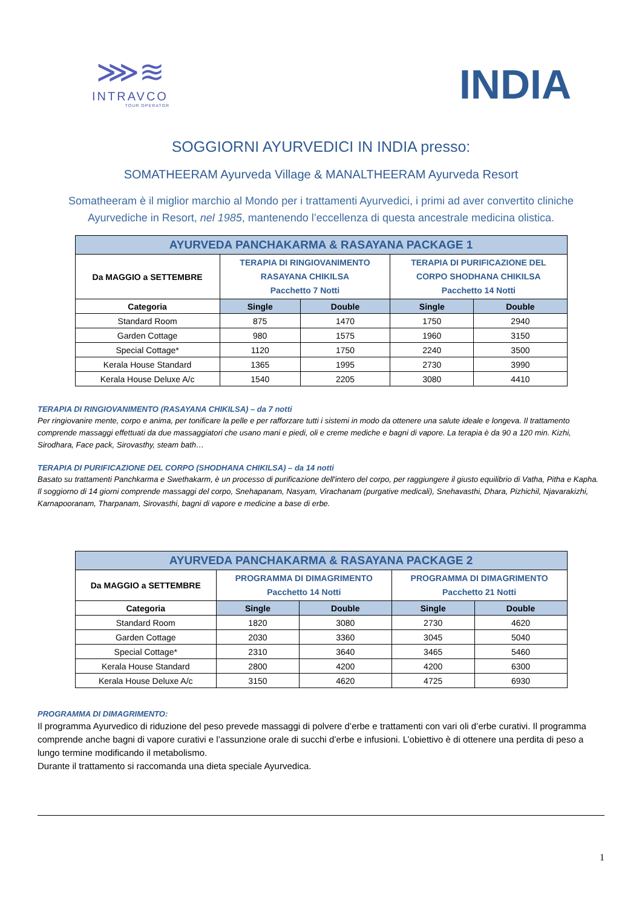⋙≋
INTRAVCO
TOUR OPERATOR
INDIA
SOGGIORNI AYURVEDICI IN INDIA presso:
SOMATHEERAM Ayurveda Village & MANALTHEERAM Ayurveda Resort
Somatheeram è il miglior marchio al Mondo per i trattamenti Ayurvedici, i primi ad aver convertito cliniche Ayurvediche in Resort, nel 1985, mantenendo l’eccellenza di questa ancestrale medicina olistica.
| AYURVEDA PANCHAKARMA & RASAYANA PACKAGE 1 | | | | |
| --- | --- | --- | --- | --- |
| Da MAGGIO a SETTEMBRE | TERAPIA DI RINGIOVANIMENTO RASAYANA CHIKILSA Pacchetto 7 Notti | | TERAPIA DI PURIFICAZIONE DEL CORPO SHODHANA CHIKILSA Pacchetto 14 Notti | |
| Categoria | Single | Double | Single | Double |
| Standard Room | 875 | 1470 | 1750 | 2940 |
| Garden Cottage | 980 | 1575 | 1960 | 3150 |
| Special Cottage* | 1120 | 1750 | 2240 | 3500 |
| Kerala House Standard | 1365 | 1995 | 2730 | 3990 |
| Kerala House Deluxe A/c | 1540 | 2205 | 3080 | 4410 |
TERAPIA DI RINGIOVANIMENTO (RASAYANA CHIKILSA) – da 7 notti
Per ringiovanire mente, corpo e anima, per tonificare la pelle e per rafforzare tutti i sistemi in modo da ottenere una salute ideale e longeva. Il trattamento comprende massaggi effettuati da due massaggiatori che usano mani e piedi, oli e creme mediche e bagni di vapore. La terapia è da 90 a 120 min. Kizhi, Sirodhara, Face pack, Sirovasthy, steam bath…
TERAPIA DI PURIFICAZIONE DEL CORPO (SHODHANA CHIKILSA) – da 14 notti
Basato su trattamenti Panchkarma e Swethakarm, è un processo di purificazione dell'intero del corpo, per raggiungere il giusto equilibrio di Vatha, Pitha e Kapha. Il soggiorno di 14 giorni comprende massaggi del corpo, Snehapanam, Nasyam, Virachanam (purgative medicali), Snehavasthi, Dhara, Pizhichil, Njavarakizhi, Karnapooranam, Tharpanam, Sirovasthi, bagni di vapore e medicine a base di erbe.
| AYURVEDA PANCHAKARMA & RASAYANA PACKAGE 2 | | | | |
| --- | --- | --- | --- | --- |
| Da MAGGIO a SETTEMBRE | PROGRAMMA DI DIMAGRIMENTO Pacchetto 14 Notti | | PROGRAMMA DI DIMAGRIMENTO Pacchetto 21 Notti | |
| Categoria | Single | Double | Single | Double |
| Standard Room | 1820 | 3080 | 2730 | 4620 |
| Garden Cottage | 2030 | 3360 | 3045 | 5040 |
| Special Cottage* | 2310 | 3640 | 3465 | 5460 |
| Kerala House Standard | 2800 | 4200 | 4200 | 6300 |
| Kerala House Deluxe A/c | 3150 | 4620 | 4725 | 6930 |
PROGRAMMA DI DIMAGRIMENTO:
Il programma Ayurvedico di riduzione del peso prevede massaggi di polvere d’erbe e trattamenti con vari oli d’erbe curativi. Il programma comprende anche bagni di vapore curativi e l’assunzione orale di succhi d’erbe e infusioni. L’obiettivo è di ottenere una perdita di peso a lungo termine modificando il metabolismo.
Durante il trattamento si raccomanda una dieta speciale Ayurvedica.
1